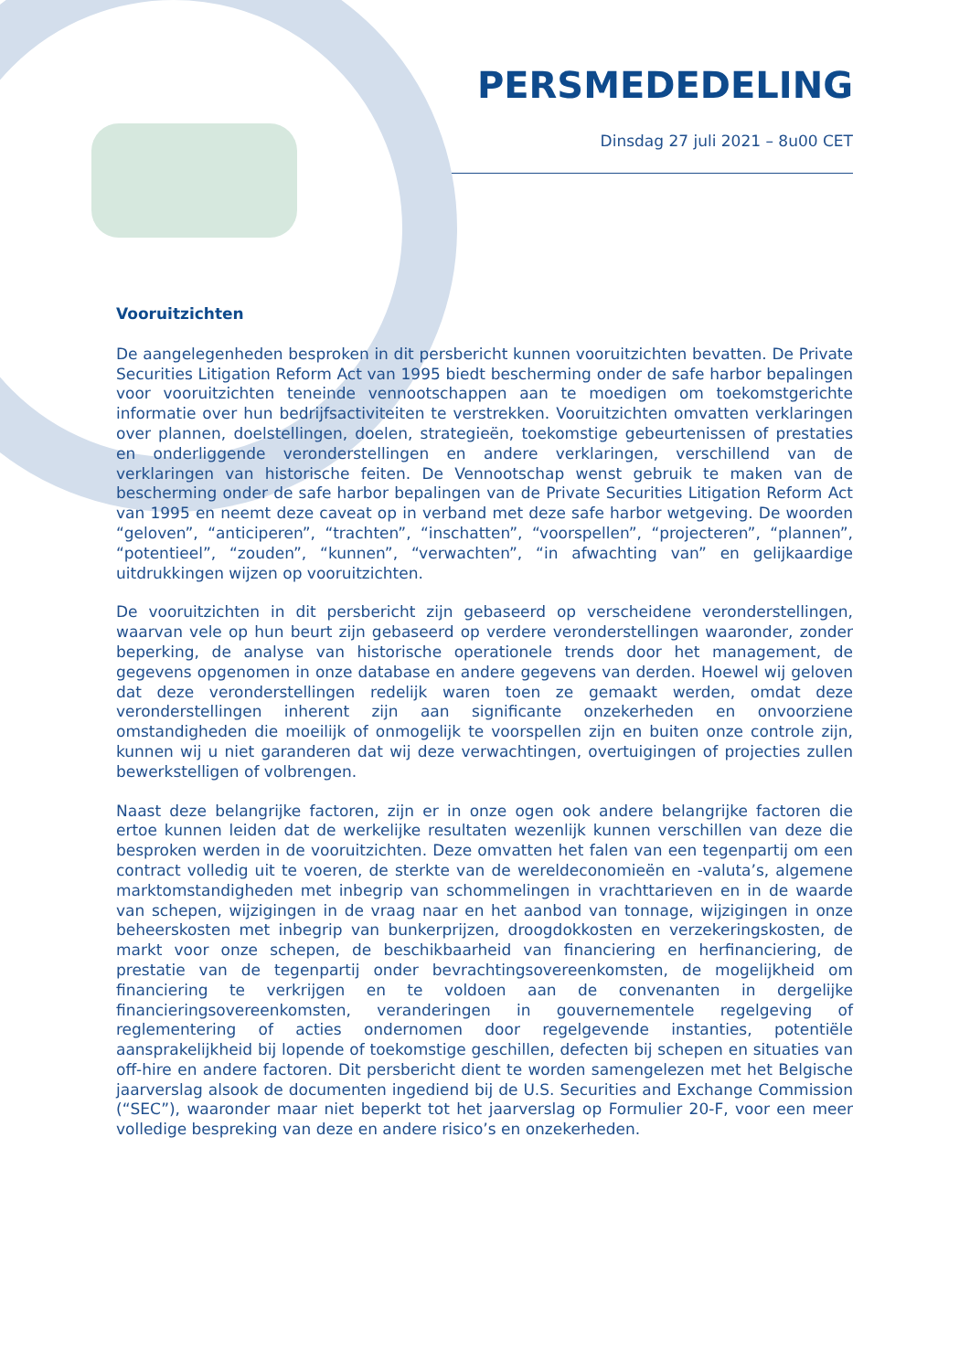PERSMEDEDELING
Dinsdag 27 juli 2021 – 8u00 CET
Vooruitzichten
De aangelegenheden besproken in dit persbericht kunnen vooruitzichten bevatten. De Private Securities Litigation Reform Act van 1995 biedt bescherming onder de safe harbor bepalingen voor vooruitzichten teneinde vennootschappen aan te moedigen om toekomstgerichte informatie over hun bedrijfsactiviteiten te verstrekken. Vooruitzichten omvatten verklaringen over plannen, doelstellingen, doelen, strategieën, toekomstige gebeurtenissen of prestaties en onderliggende veronderstellingen en andere verklaringen, verschillend van de verklaringen van historische feiten. De Vennootschap wenst gebruik te maken van de bescherming onder de safe harbor bepalingen van de Private Securities Litigation Reform Act van 1995 en neemt deze caveat op in verband met deze safe harbor wetgeving. De woorden “geloven”, “anticiperen”, “trachten”, “inschatten”, “voorspellen”, “projecteren”, “plannen”, “potentieel”, “zouden”, “kunnen”, “verwachten”, “in afwachting van” en gelijkaardige uitdrukkingen wijzen op vooruitzichten.
De vooruitzichten in dit persbericht zijn gebaseerd op verscheidene veronderstellingen, waarvan vele op hun beurt zijn gebaseerd op verdere veronderstellingen waaronder, zonder beperking, de analyse van historische operationele trends door het management, de gegevens opgenomen in onze database en andere gegevens van derden. Hoewel wij geloven dat deze veronderstellingen redelijk waren toen ze gemaakt werden, omdat deze veronderstellingen inherent zijn aan significante onzekerheden en onvoorziene omstandigheden die moeilijk of onmogelijk te voorspellen zijn en buiten onze controle zijn, kunnen wij u niet garanderen dat wij deze verwachtingen, overtuigingen of projecties zullen bewerkstelligen of volbrengen.
Naast deze belangrijke factoren, zijn er in onze ogen ook andere belangrijke factoren die ertoe kunnen leiden dat de werkelijke resultaten wezenlijk kunnen verschillen van deze die besproken werden in de vooruitzichten. Deze omvatten het falen van een tegenpartij om een contract volledig uit te voeren, de sterkte van de wereldeconomieën en -valuta’s, algemene marktomstandigheden met inbegrip van schommelingen in vrachttarieven en in de waarde van schepen, wijzigingen in de vraag naar en het aanbod van tonnage, wijzigingen in onze beheerskosten met inbegrip van bunkerprijzen, droogdokkosten en verzekeringskosten, de markt voor onze schepen, de beschikbaarheid van financiering en herfinanciering, de prestatie van de tegenpartij onder bevrachtingsovereenkomsten, de mogelijkheid om financiering te verkrijgen en te voldoen aan de convenanten in dergelijke financieringsovereenkomsten, veranderingen in gouvernementele regelgeving of reglementering of acties ondernomen door regelgevende instanties, potentiële aansprakelijkheid bij lopende of toekomstige geschillen, defecten bij schepen en situaties van off-hire en andere factoren. Dit persbericht dient te worden samengelezen met het Belgische jaarverslag alsook de documenten ingediend bij de U.S. Securities and Exchange Commission (“SEC”), waaronder maar niet beperkt tot het jaarverslag op Formulier 20-F, voor een meer volledige bespreking van deze en andere risico’s en onzekerheden.